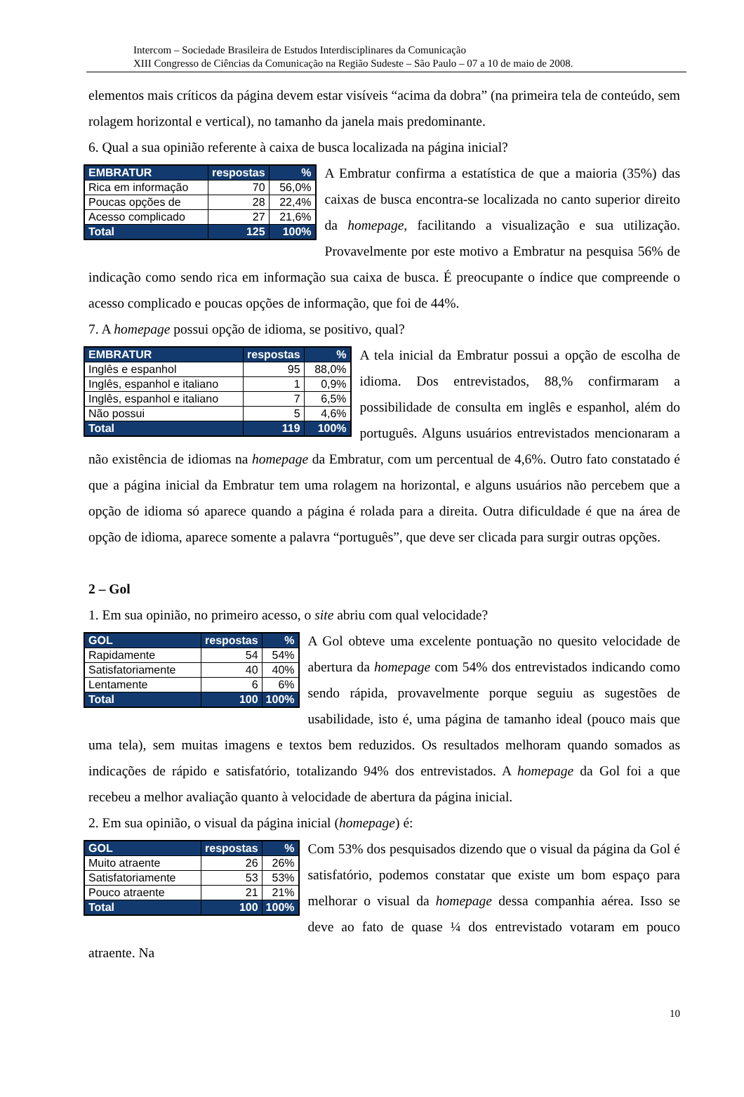Intercom – Sociedade Brasileira de Estudos Interdisciplinares da Comunicação
XIII Congresso de Ciências da Comunicação na Região Sudeste – São Paulo – 07 a 10 de maio de 2008.
elementos mais críticos da página devem estar visíveis “acima da dobra” (na primeira tela de conteúdo, sem rolagem horizontal e vertical), no tamanho da janela mais predominante.
6. Qual a sua opinião referente à caixa de busca localizada na página inicial?
| EMBRATUR | respostas | % |
| --- | --- | --- |
| Rica em informação | 70 | 56,0% |
| Poucas opções de | 28 | 22,4% |
| Acesso complicado | 27 | 21,6% |
| Total | 125 | 100% |
A Embratur confirma a estatística de que a maioria (35%) das caixas de busca encontra-se localizada no canto superior direito da homepage, facilitando a visualização e sua utilização. Provavelmente por este motivo a Embratur na pesquisa 56% de indicação como sendo rica em informação sua caixa de busca. É preocupante o índice que compreende o acesso complicado e poucas opções de informação, que foi de 44%.
7. A homepage possui opção de idioma, se positivo, qual?
| EMBRATUR | respostas | % |
| --- | --- | --- |
| Inglês e espanhol | 95 | 88,0% |
| Inglês, espanhol e italiano | 1 | 0,9% |
| Inglês, espanhol e italiano | 7 | 6,5% |
| Não possui | 5 | 4,6% |
| Total | 119 | 100% |
A tela inicial da Embratur possui a opção de escolha de idioma. Dos entrevistados, 88,% confirmaram a possibilidade de consulta em inglês e espanhol, além do português. Alguns usuários entrevistados mencionaram a não existência de idiomas na homepage da Embratur, com um percentual de 4,6%. Outro fato constatado é que a página inicial da Embratur tem uma rolagem na horizontal, e alguns usuários não percebem que a opção de idioma só aparece quando a página é rolada para a direita. Outra dificuldade é que na área de opção de idioma, aparece somente a palavra “português”, que deve ser clicada para surgir outras opções.
2 – Gol
1. Em sua opinião, no primeiro acesso, o site abriu com qual velocidade?
| GOL | respostas | % |
| --- | --- | --- |
| Rapidamente | 54 | 54% |
| Satisfatoriamente | 40 | 40% |
| Lentamente | 6 | 6% |
| Total | 100 | 100% |
A Gol obteve uma excelente pontuação no quesito velocidade de abertura da homepage com 54% dos entrevistados indicando como sendo rápida, provavelmente porque seguiu as sugestões de usabilidade, isto é, uma página de tamanho ideal (pouco mais que uma tela), sem muitas imagens e textos bem reduzidos. Os resultados melhoram quando somados as indicações de rápido e satisfatório, totalizando 94% dos entrevistados. A homepage da Gol foi a que recebeu a melhor avaliação quanto à velocidade de abertura da página inicial.
2. Em sua opinião, o visual da página inicial (homepage) é:
| GOL | respostas | % |
| --- | --- | --- |
| Muito atraente | 26 | 26% |
| Satisfatoriamente | 53 | 53% |
| Pouco atraente | 21 | 21% |
| Total | 100 | 100% |
Com 53% dos pesquisados dizendo que o visual da página da Gol é satisfatório, podemos constatar que existe um bom espaço para melhorar o visual da homepage dessa companhia aérea. Isso se deve ao fato de quase ¼ dos entrevistado votaram em pouco atraente. Na
10